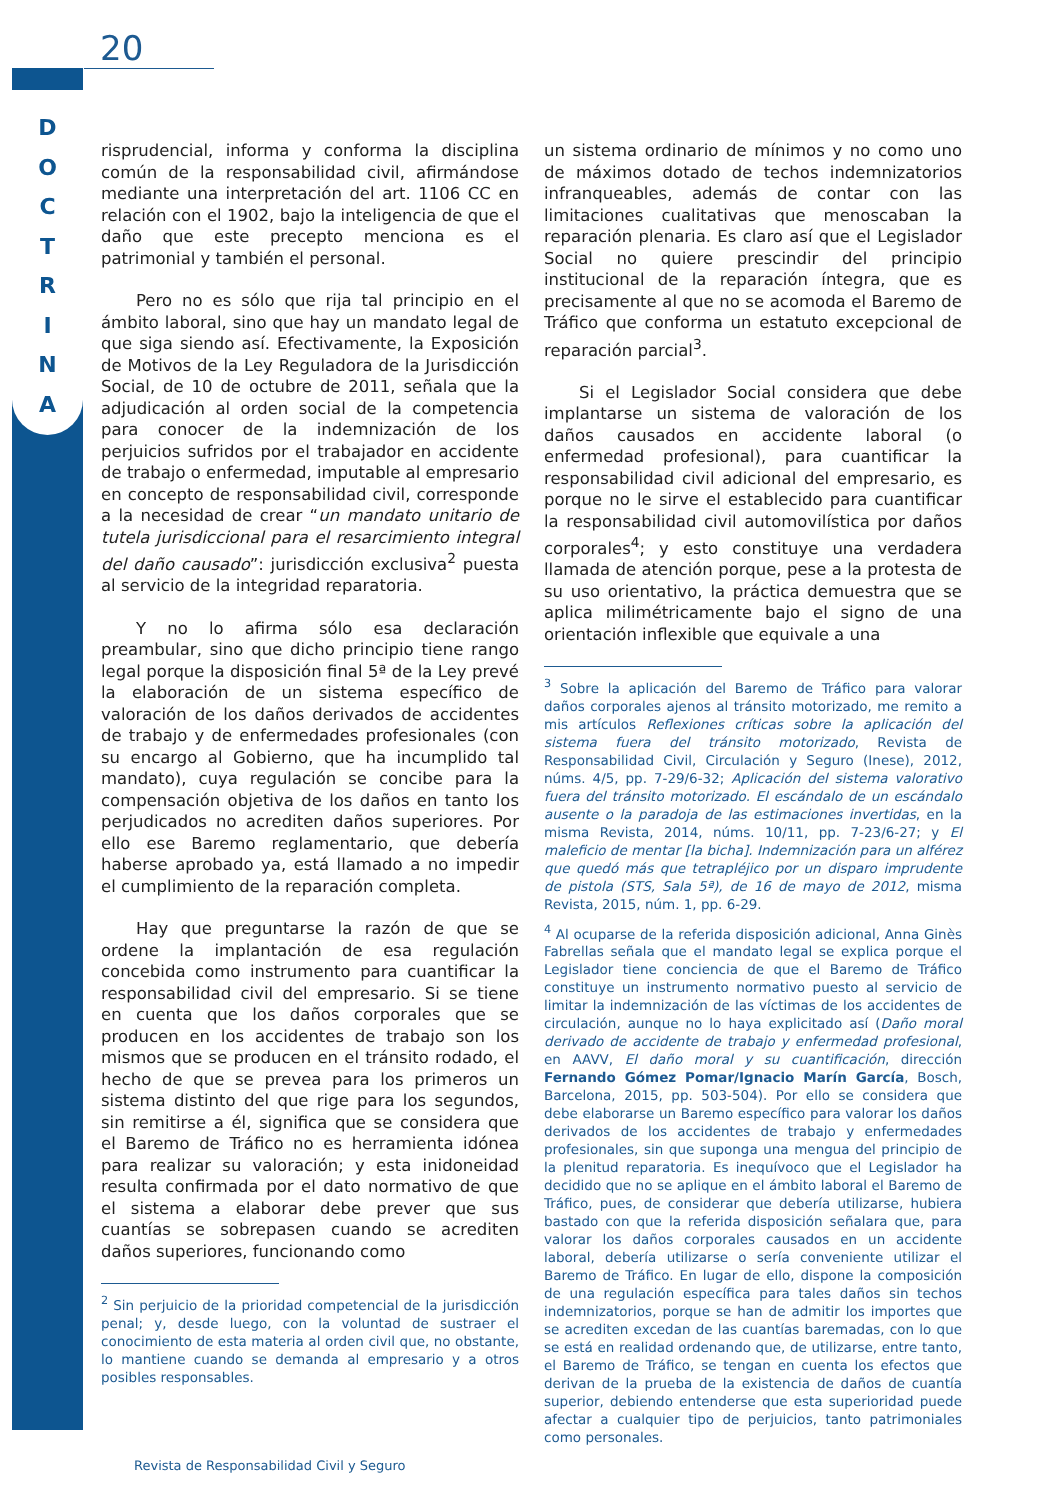20
D
O
C
T
R
I
N
A
risprudencial, informa y conforma la disciplina común de la responsabilidad civil, afirmándose mediante una interpretación del art. 1106 CC en relación con el 1902, bajo la inteligencia de que el daño que este precepto menciona es el patrimonial y también el personal.
Pero no es sólo que rija tal principio en el ámbito laboral, sino que hay un mandato legal de que siga siendo así. Efectivamente, la Exposición de Motivos de la Ley Reguladora de la Jurisdicción Social, de 10 de octubre de 2011, señala que la adjudicación al orden social de la competencia para conocer de la indemnización de los perjuicios sufridos por el trabajador en accidente de trabajo o enfermedad, imputable al empresario en concepto de responsabilidad civil, corresponde a la necesidad de crear “un mandato unitario de tutela jurisdiccional para el resarcimiento integral del daño causado”: jurisdicción exclusiva<sup>2</sup> puesta al servicio de la integridad reparatoria.
Y no lo afirma sólo esa declaración preambular, sino que dicho principio tiene rango legal porque la disposición final 5ª de la Ley prevé la elaboración de un sistema específico de valoración de los daños derivados de accidentes de trabajo y de enfermedades profesionales (con su encargo al Gobierno, que ha incumplido tal mandato), cuya regulación se concibe para la compensación objetiva de los daños en tanto los perjudicados no acrediten daños superiores. Por ello ese Baremo reglamentario, que debería haberse aprobado ya, está llamado a no impedir el cumplimiento de la reparación completa.
Hay que preguntarse la razón de que se ordene la implantación de esa regulación concebida como instrumento para cuantificar la responsabilidad civil del empresario. Si se tiene en cuenta que los daños corporales que se producen en los accidentes de trabajo son los mismos que se producen en el tránsito rodado, el hecho de que se prevea para los primeros un sistema distinto del que rige para los segundos, sin remitirse a él, significa que se considera que el Baremo de Tráfico no es herramienta idónea para realizar su valoración; y esta inidoneidad resulta confirmada por el dato normativo de que el sistema a elaborar debe prever que sus cuantías se sobrepasen cuando se acrediten daños superiores, funcionando como
<sup>2</sup> Sin perjuicio de la prioridad competencial de la jurisdicción penal; y, desde luego, con la voluntad de sustraer el conocimiento de esta materia al orden civil que, no obstante, lo mantiene cuando se demanda al empresario y a otros posibles responsables.
un sistema ordinario de mínimos y no como uno de máximos dotado de techos indemnizatorios infranqueables, además de contar con las limitaciones cualitativas que menoscaban la reparación plenaria. Es claro así que el Legislador Social no quiere prescindir del principio institucional de la reparación íntegra, que es precisamente al que no se acomoda el Baremo de Tráfico que conforma un estatuto excepcional de reparación parcial<sup>3</sup>.
Si el Legislador Social considera que debe implantarse un sistema de valoración de los daños causados en accidente laboral (o enfermedad profesional), para cuantificar la responsabilidad civil adicional del empresario, es porque no le sirve el establecido para cuantificar la responsabilidad civil automovilística por daños corporales<sup>4</sup>; y esto constituye una verdadera llamada de atención porque, pese a la protesta de su uso orientativo, la práctica demuestra que se aplica milimétricamente bajo el signo de una orientación inflexible que equivale a una
<sup>3</sup> Sobre la aplicación del Baremo de Tráfico para valorar daños corporales ajenos al tránsito motorizado, me remito a mis artículos Reflexiones críticas sobre la aplicación del sistema fuera del tránsito motorizado, Revista de Responsabilidad Civil, Circulación y Seguro (Inese), 2012, núms. 4/5, pp. 7-29/6-32; Aplicación del sistema valorativo fuera del tránsito motorizado. El escándalo de un escándalo ausente o la paradoja de las estimaciones invertidas, en la misma Revista, 2014, núms. 10/11, pp. 7-23/6-27; y El maleficio de mentar [la bicha]. Indemnización para un alférez que quedó más que tetrapléjico por un disparo imprudente de pistola (STS, Sala 5ª), de 16 de mayo de 2012, misma Revista, 2015, núm. 1, pp. 6-29.
<sup>4</sup> Al ocuparse de la referida disposición adicional, Anna Ginès Fabrellas señala que el mandato legal se explica porque el Legislador tiene conciencia de que el Baremo de Tráfico constituye un instrumento normativo puesto al servicio de limitar la indemnización de las víctimas de los accidentes de circulación, aunque no lo haya explicitado así (Daño moral derivado de accidente de trabajo y enfermedad profesional, en AAVV, El daño moral y su cuantificación, dirección Fernando Gómez Pomar/Ignacio Marín García, Bosch, Barcelona, 2015, pp. 503-504). Por ello se considera que debe elaborarse un Baremo específico para valorar los daños derivados de los accidentes de trabajo y enfermedades profesionales, sin que suponga una mengua del principio de la plenitud reparatoria. Es inequívoco que el Legislador ha decidido que no se aplique en el ámbito laboral el Baremo de Tráfico, pues, de considerar que debería utilizarse, hubiera bastado con que la referida disposición señalara que, para valorar los daños corporales causados en un accidente laboral, debería utilizarse o sería conveniente utilizar el Baremo de Tráfico. En lugar de ello, dispone la composición de una regulación específica para tales daños sin techos indemnizatorios, porque se han de admitir los importes que se acrediten excedan de las cuantías baremadas, con lo que se está en realidad ordenando que, de utilizarse, entre tanto, el Baremo de Tráfico, se tengan en cuenta los efectos que derivan de la prueba de la existencia de daños de cuantía superior, debiendo entenderse que esta superioridad puede afectar a cualquier tipo de perjuicios, tanto patrimoniales como personales.
Revista de Responsabilidad Civil y Seguro